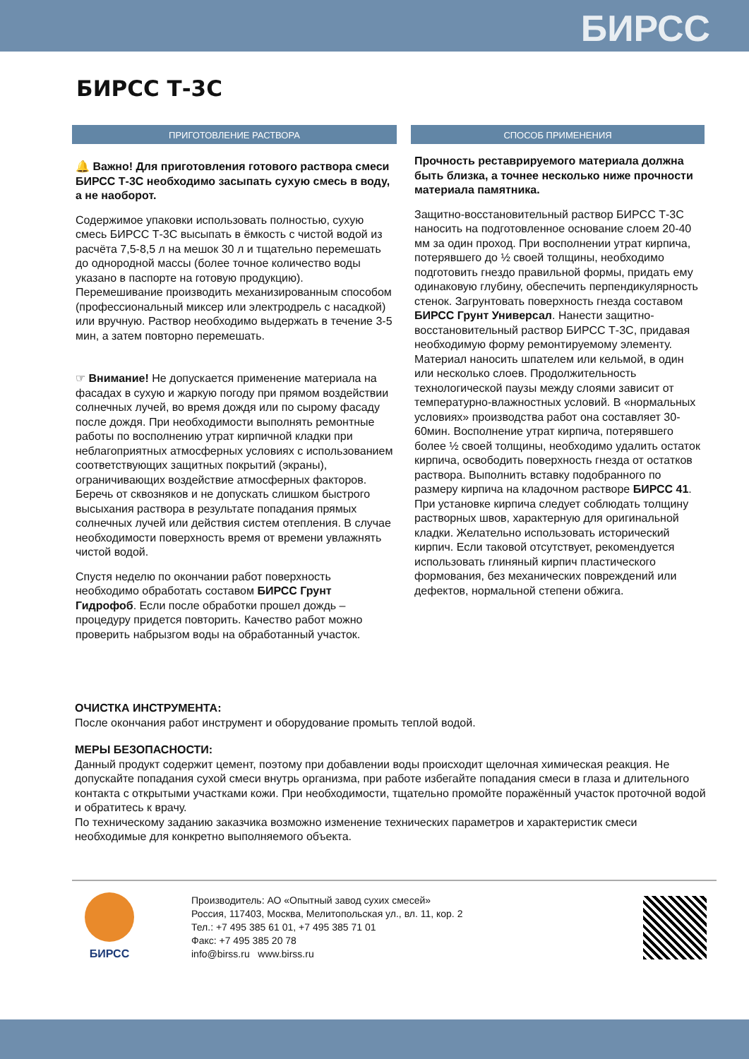БИРСС
БИРСС Т-3С
ПРИГОТОВЛЕНИЕ РАСТВОРА
🔔 Важно! Для приготовления готового раствора смеси БИРСС Т-3С необходимо засыпать сухую смесь в воду, а не наоборот.
Содержимое упаковки использовать полностью, сухую смесь БИРСС Т-3С высыпать в ёмкость с чистой водой из расчёта 7,5-8,5 л на мешок 30 л и тщательно перемешать до однородной массы (более точное количество воды указано в паспорте на готовую продукцию). Перемешивание производить механизированным способом (профессиональный миксер или электродрель с насадкой) или вручную. Раствор необходимо выдержать в течение 3-5 мин, а затем повторно перемешать.
☞ Внимание! Не допускается применение материала на фасадах в сухую и жаркую погоду при прямом воздействии солнечных лучей, во время дождя или по сырому фасаду после дождя. При необходимости выполнять ремонтные работы по восполнению утрат кирпичной кладки при неблагоприятных атмосферных условиях с использованием соответствующих защитных покрытий (экраны), ограничивающих воздействие атмосферных факторов. Беречь от сквозняков и не допускать слишком быстрого высыхания раствора в результате попадания прямых солнечных лучей или действия систем отепления. В случае необходимости поверхность время от времени увлажнять чистой водой.
Спустя неделю по окончании работ поверхность необходимо обработать составом БИРСС Грунт Гидрофоб. Если после обработки прошел дождь – процедуру придется повторить. Качество работ можно проверить набрызгом воды на обработанный участок.
СПОСОБ ПРИМЕНЕНИЯ
Прочность реставрируемого материала должна быть близка, а точнее несколько ниже прочности материала памятника.
Защитно-восстановительный раствор БИРСС Т-3С наносить на подготовленное основание слоем 20-40 мм за один проход. При восполнении утрат кирпича, потерявшего до ½ своей толщины, необходимо подготовить гнездо правильной формы, придать ему одинаковую глубину, обеспечить перпендикулярность стенок. Загрунтовать поверхность гнезда составом БИРСС Грунт Универсал. Нанести защитно-восстановительный раствор БИРСС Т-3С, придавая необходимую форму ремонтируемому элементу. Материал наносить шпателем или кельмой, в один или несколько слоев. Продолжительность технологической паузы между слоями зависит от температурно-влажностных условий. В «нормальных условиях» производства работ она составляет 30-60мин. Восполнение утрат кирпича, потерявшего более ½ своей толщины, необходимо удалить остаток кирпича, освободить поверхность гнезда от остатков раствора. Выполнить вставку подобранного по размеру кирпича на кладочном растворе БИРСС 41. При установке кирпича следует соблюдать толщину растворных швов, характерную для оригинальной кладки. Желательно использовать исторический кирпич. Если таковой отсутствует, рекомендуется использовать глиняный кирпич пластического формования, без механических повреждений или дефектов, нормальной степени обжига.
ОЧИСТКА ИНСТРУМЕНТА:
После окончания работ инструмент и оборудование промыть теплой водой.
МЕРЫ БЕЗОПАСНОСТИ:
Данный продукт содержит цемент, поэтому при добавлении воды происходит щелочная химическая реакция. Не допускайте попадания сухой смеси внутрь организма, при работе избегайте попадания смеси в глаза и длительного контакта с открытыми участками кожи. При необходимости, тщательно промойте поражённый участок проточной водой и обратитесь к врачу.
По техническому заданию заказчика возможно изменение технических параметров и характеристик смеси необходимые для конкретно выполняемого объекта.
БИРСС
Производитель: АО «Опытный завод сухих смесей»
Россия, 117403, Москва, Мелитопольская ул., вл. 11, кор. 2
Тел.: +7 495 385 61 01, +7 495 385 71 01
Факс: +7 495 385 20 78
info@birss.ru www.birss.ru